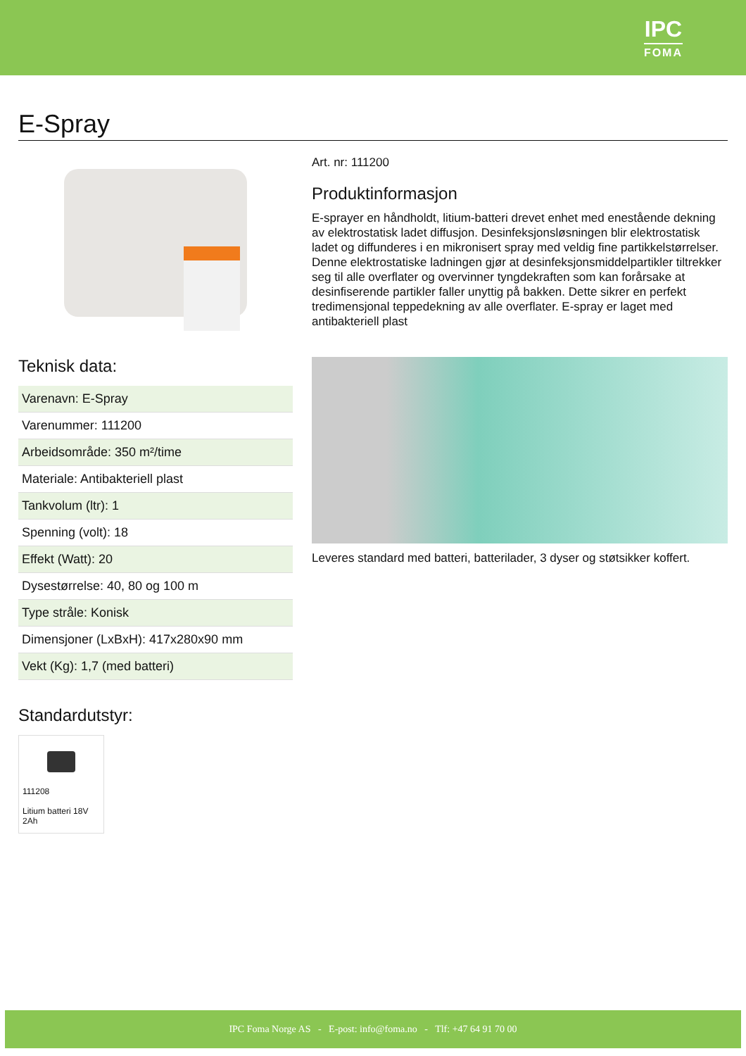IPC
FOMA
E-Spray
Teknisk data:
| Varenavn: E-Spray |
| Varenummer: 111200 |
| Arbeidsområde: 350 m²/time |
| Materiale: Antibakteriell plast |
| Tankvolum (ltr): 1 |
| Spenning (volt): 18 |
| Effekt (Watt): 20 |
| Dysestørrelse: 40, 80 og 100 m |
| Type stråle: Konisk |
| Dimensjoner (LxBxH): 417x280x90 mm |
| Vekt (Kg): 1,7 (med batteri) |
Standardutstyr:
111208
Litium batteri 18V 2Ah
Art. nr: 111200
Produktinformasjon
E-sprayer en håndholdt, litium-batteri drevet enhet med enestående dekning av elektrostatisk ladet diffusjon. Desinfeksjonsløsningen blir elektrostatisk ladet og diffunderes i en mikronisert spray med veldig fine partikkelstørrelser. Denne elektrostatiske ladningen gjør at desinfeksjonsmiddelpartikler tiltrekker seg til alle overflater og overvinner tyngdekraften som kan forårsake at desinfiserende partikler faller unyttig på bakken. Dette sikrer en perfekt tredimensjonal teppedekning av alle overflater. E-spray er laget med antibakteriell plast
Leveres standard med batteri, batterilader, 3 dyser og støtsikker koffert.
IPC Foma Norge AS - E-post: info@foma.no - Tlf: +47 64 91 70 00